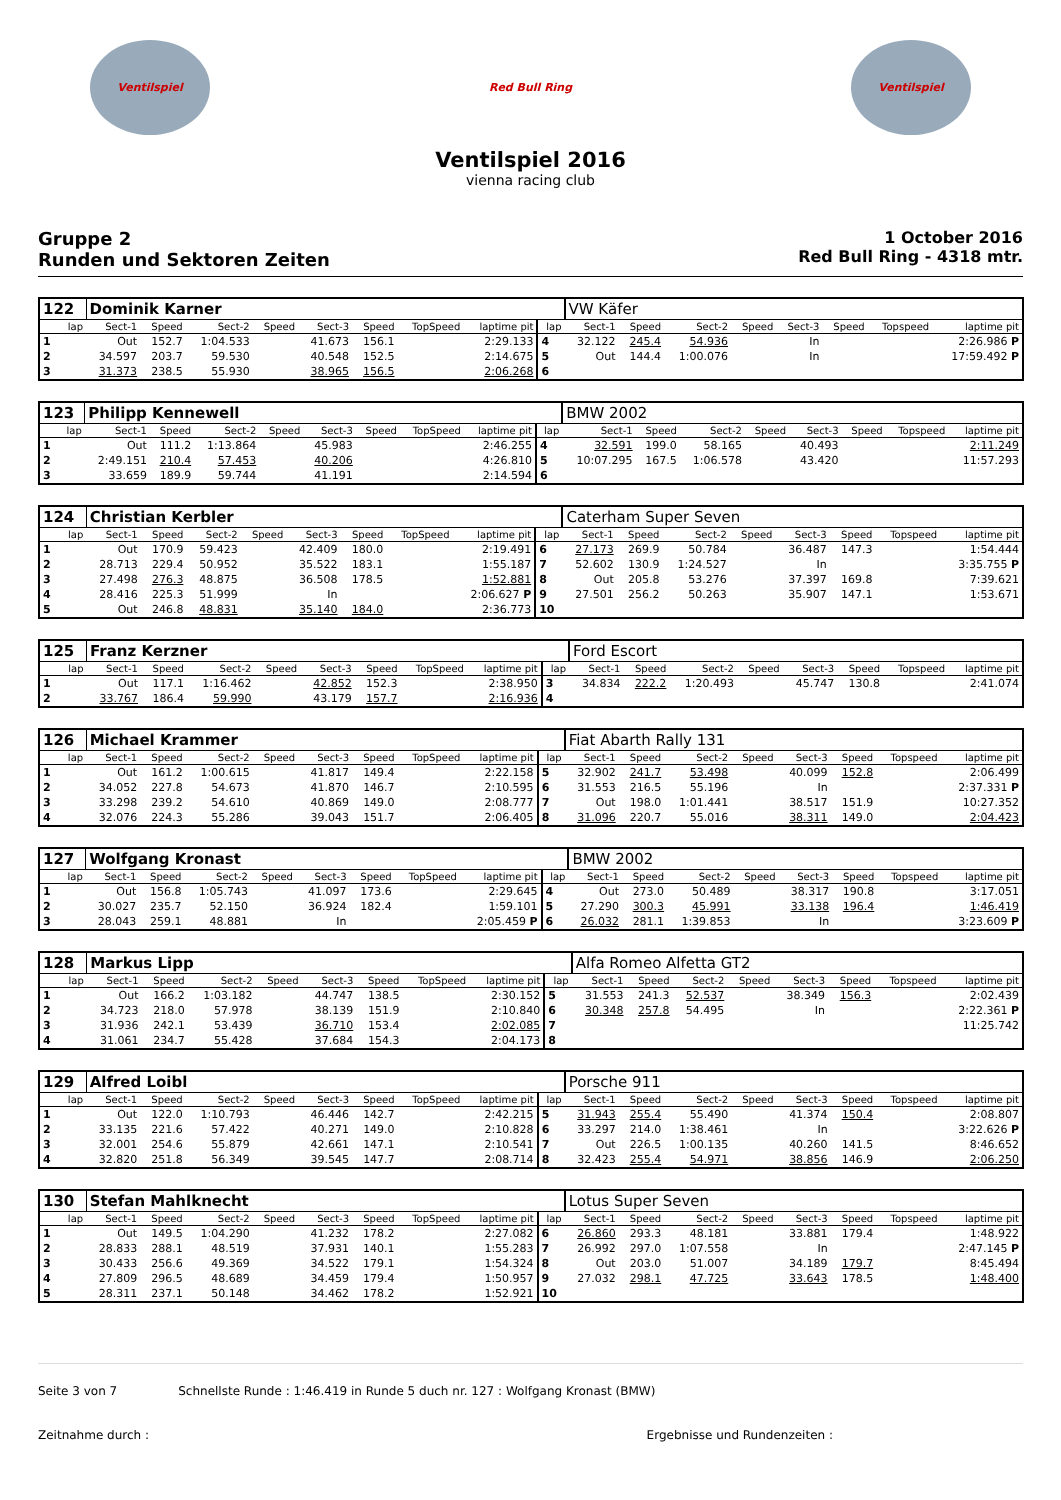Ventilspiel Red Bull Ring Ventilspiel
Ventilspiel 2016
vienna racing club
Gruppe 2
Runden und Sektoren Zeiten
1 October 2016
Red Bull Ring - 4318 mtr.
| 122 | Dominik Karner | | | | | | | | | VW Käfer | | | | | | | |
| lap | Sect-1 | Speed | Sect-2 | Speed | Sect-3 | Speed | TopSpeed | laptime pit | lap | Sect-1 | Speed | Sect-2 | Speed | Sect-3 | Speed | Topspeed | laptime pit |
| 1 | Out | 152.7 | 1:04.533 | | 41.673 | 156.1 | | 2:29.133 | 4 | 32.122 | 245.4 | 54.936 | | In | | | 2:26.986 P |
| 2 | 34.597 | 203.7 | 59.530 | | 40.548 | 152.5 | | 2:14.675 | 5 | Out | 144.4 | 1:00.076 | | In | | | 17:59.492 P |
| 3 | 31.373 | 238.5 | 55.930 | | 38.965 | 156.5 | | 2:06.268 | 6 | | | | | | | | |
| 123 | Philipp Kennewell | | | | | | | | | BMW 2002 | | | | | | | |
| lap | Sect-1 | Speed | Sect-2 | Speed | Sect-3 | Speed | TopSpeed | laptime pit | lap | Sect-1 | Speed | Sect-2 | Speed | Sect-3 | Speed | Topspeed | laptime pit |
| 1 | Out | 111.2 | 1:13.864 | | 45.983 | | | 2:46.255 | 4 | 32.591 | 199.0 | 58.165 | | 40.493 | | | 2:11.249 |
| 2 | 2:49.151 | 210.4 | 57.453 | | 40.206 | | | 4:26.810 | 5 | 10:07.295 | 167.5 | 1:06.578 | | 43.420 | | | 11:57.293 |
| 3 | 33.659 | 189.9 | 59.744 | | 41.191 | | | 2:14.594 | 6 | | | | | | | | |
| 124 | Christian Kerbler | | | | | | | | | Caterham Super Seven | | | | | | | |
| lap | Sect-1 | Speed | Sect-2 | Speed | Sect-3 | Speed | TopSpeed | laptime pit | lap | Sect-1 | Speed | Sect-2 | Speed | Sect-3 | Speed | Topspeed | laptime pit |
| 1 | Out | 170.9 | 59.423 | | 42.409 | 180.0 | | 2:19.491 | 6 | 27.173 | 269.9 | 50.784 | | 36.487 | 147.3 | | 1:54.444 |
| 2 | 28.713 | 229.4 | 50.952 | | 35.522 | 183.1 | | 1:55.187 | 7 | 52.602 | 130.9 | 1:24.527 | | In | | | 3:35.755 P |
| 3 | 27.498 | 276.3 | 48.875 | | 36.508 | 178.5 | | 1:52.881 | 8 | Out | 205.8 | 53.276 | | 37.397 | 169.8 | | 7:39.621 |
| 4 | 28.416 | 225.3 | 51.999 | | In | | | 2:06.627 P | 9 | 27.501 | 256.2 | 50.263 | | 35.907 | 147.1 | | 1:53.671 |
| 5 | Out | 246.8 | 48.831 | | 35.140 | 184.0 | | 2:36.773 | 10 | | | | | | | | |
| 125 | Franz Kerzner | | | | | | | | | Ford Escort | | | | | | | |
| lap | Sect-1 | Speed | Sect-2 | Speed | Sect-3 | Speed | TopSpeed | laptime pit | lap | Sect-1 | Speed | Sect-2 | Speed | Sect-3 | Speed | Topspeed | laptime pit |
| 1 | Out | 117.1 | 1:16.462 | | 42.852 | 152.3 | | 2:38.950 | 3 | 34.834 | 222.2 | 1:20.493 | | 45.747 | 130.8 | | 2:41.074 |
| 2 | 33.767 | 186.4 | 59.990 | | 43.179 | 157.7 | | 2:16.936 | 4 | | | | | | | | |
| 126 | Michael Krammer | | | | | | | | | Fiat Abarth Rally 131 | | | | | | | |
| lap | Sect-1 | Speed | Sect-2 | Speed | Sect-3 | Speed | TopSpeed | laptime pit | lap | Sect-1 | Speed | Sect-2 | Speed | Sect-3 | Speed | Topspeed | laptime pit |
| 1 | Out | 161.2 | 1:00.615 | | 41.817 | 149.4 | | 2:22.158 | 5 | 32.902 | 241.7 | 53.498 | | 40.099 | 152.8 | | 2:06.499 |
| 2 | 34.052 | 227.8 | 54.673 | | 41.870 | 146.7 | | 2:10.595 | 6 | 31.553 | 216.5 | 55.196 | | In | | | 2:37.331 P |
| 3 | 33.298 | 239.2 | 54.610 | | 40.869 | 149.0 | | 2:08.777 | 7 | Out | 198.0 | 1:01.441 | | 38.517 | 151.9 | | 10:27.352 |
| 4 | 32.076 | 224.3 | 55.286 | | 39.043 | 151.7 | | 2:06.405 | 8 | 31.096 | 220.7 | 55.016 | | 38.311 | 149.0 | | 2:04.423 |
| 127 | Wolfgang Kronast | | | | | | | | | BMW 2002 | | | | | | | |
| lap | Sect-1 | Speed | Sect-2 | Speed | Sect-3 | Speed | TopSpeed | laptime pit | lap | Sect-1 | Speed | Sect-2 | Speed | Sect-3 | Speed | Topspeed | laptime pit |
| 1 | Out | 156.8 | 1:05.743 | | 41.097 | 173.6 | | 2:29.645 | 4 | Out | 273.0 | 50.489 | | 38.317 | 190.8 | | 3:17.051 |
| 2 | 30.027 | 235.7 | 52.150 | | 36.924 | 182.4 | | 1:59.101 | 5 | 27.290 | 300.3 | 45.991 | | 33.138 | 196.4 | | 1:46.419 |
| 3 | 28.043 | 259.1 | 48.881 | | In | | | 2:05.459 P | 6 | 26.032 | 281.1 | 1:39.853 | | In | | | 3:23.609 P |
| 128 | Markus Lipp | | | | | | | | | Alfa Romeo Alfetta GT2 | | | | | | | |
| lap | Sect-1 | Speed | Sect-2 | Speed | Sect-3 | Speed | TopSpeed | laptime pit | lap | Sect-1 | Speed | Sect-2 | Speed | Sect-3 | Speed | Topspeed | laptime pit |
| 1 | Out | 166.2 | 1:03.182 | | 44.747 | 138.5 | | 2:30.152 | 5 | 31.553 | 241.3 | 52.537 | | 38.349 | 156.3 | | 2:02.439 |
| 2 | 34.723 | 218.0 | 57.978 | | 38.139 | 151.9 | | 2:10.840 | 6 | 30.348 | 257.8 | 54.495 | | In | | | 2:22.361 P |
| 3 | 31.936 | 242.1 | 53.439 | | 36.710 | 153.4 | | 2:02.085 | 7 | | | | | | | | 11:25.742 |
| 4 | 31.061 | 234.7 | 55.428 | | 37.684 | 154.3 | | 2:04.173 | 8 | | | | | | | | |
| 129 | Alfred Loibl | | | | | | | | | Porsche 911 | | | | | | | |
| lap | Sect-1 | Speed | Sect-2 | Speed | Sect-3 | Speed | TopSpeed | laptime pit | lap | Sect-1 | Speed | Sect-2 | Speed | Sect-3 | Speed | Topspeed | laptime pit |
| 1 | Out | 122.0 | 1:10.793 | | 46.446 | 142.7 | | 2:42.215 | 5 | 31.943 | 255.4 | 55.490 | | 41.374 | 150.4 | | 2:08.807 |
| 2 | 33.135 | 221.6 | 57.422 | | 40.271 | 149.0 | | 2:10.828 | 6 | 33.297 | 214.0 | 1:38.461 | | In | | | 3:22.626 P |
| 3 | 32.001 | 254.6 | 55.879 | | 42.661 | 147.1 | | 2:10.541 | 7 | Out | 226.5 | 1:00.135 | | 40.260 | 141.5 | | 8:46.652 |
| 4 | 32.820 | 251.8 | 56.349 | | 39.545 | 147.7 | | 2:08.714 | 8 | 32.423 | 255.4 | 54.971 | | 38.856 | 146.9 | | 2:06.250 |
| 130 | Stefan Mahlknecht | | | | | | | | | Lotus Super Seven | | | | | | | |
| lap | Sect-1 | Speed | Sect-2 | Speed | Sect-3 | Speed | TopSpeed | laptime pit | lap | Sect-1 | Speed | Sect-2 | Speed | Sect-3 | Speed | Topspeed | laptime pit |
| 1 | Out | 149.5 | 1:04.290 | | 41.232 | 178.2 | | 2:27.082 | 6 | 26.860 | 293.3 | 48.181 | | 33.881 | 179.4 | | 1:48.922 |
| 2 | 28.833 | 288.1 | 48.519 | | 37.931 | 140.1 | | 1:55.283 | 7 | 26.992 | 297.0 | 1:07.558 | | In | | | 2:47.145 P |
| 3 | 30.433 | 256.6 | 49.369 | | 34.522 | 179.1 | | 1:54.324 | 8 | Out | 203.0 | 51.007 | | 34.189 | 179.7 | | 8:45.494 |
| 4 | 27.809 | 296.5 | 48.689 | | 34.459 | 179.4 | | 1:50.957 | 9 | 27.032 | 298.1 | 47.725 | | 33.643 | 178.5 | | 1:48.400 |
| 5 | 28.311 | 237.1 | 50.148 | | 34.462 | 178.2 | | 1:52.921 | 10 | | | | | | | | |
Seite 3 von 7 Schnellste Runde : 1:46.419 in Runde 5 duch nr. 127 : Wolfgang Kronast (BMW)
Zeitnahme durch : Ergebnisse und Rundenzeiten :